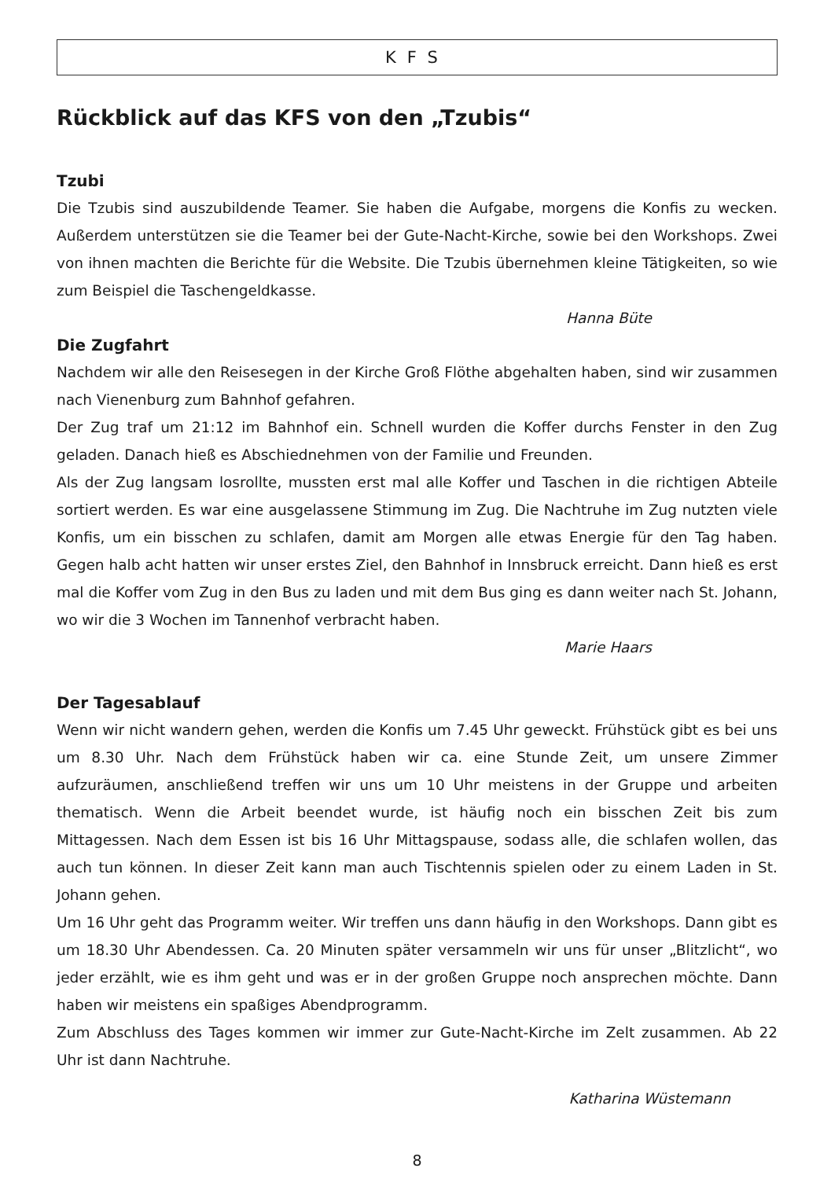KFS
Rückblick auf das KFS von den „Tzubis“
Tzubi
Die Tzubis sind auszubildende Teamer. Sie haben die Aufgabe, morgens die Konfis zu wecken. Außerdem unterstützen sie die Teamer bei der Gute-Nacht-Kirche, sowie bei den Workshops. Zwei von ihnen machten die Berichte für die Website. Die Tzubis übernehmen kleine Tätigkeiten, so wie zum Beispiel die Taschengeldkasse.
Hanna Büte
Die Zugfahrt
Nachdem wir alle den Reisesegen in der Kirche Groß Flöthe abgehalten haben, sind wir zusammen nach Vienenburg zum Bahnhof gefahren.
Der Zug traf um 21:12 im Bahnhof ein. Schnell wurden die Koffer durchs Fenster in den Zug geladen. Danach hieß es Abschiednehmen von der Familie und Freunden.
Als der Zug langsam losrollte, mussten erst mal alle Koffer und Taschen in die richtigen Abteile sortiert werden. Es war eine ausgelassene Stimmung im Zug. Die Nachtruhe im Zug nutzten viele Konfis, um ein bisschen zu schlafen, damit am Morgen alle etwas Energie für den Tag haben. Gegen halb acht hatten wir unser erstes Ziel, den Bahnhof in Innsbruck erreicht. Dann hieß es erst mal die Koffer vom Zug in den Bus zu laden und mit dem Bus ging es dann weiter nach St. Johann, wo wir die 3 Wochen im Tannenhof verbracht haben.
Marie Haars
Der Tagesablauf
Wenn wir nicht wandern gehen, werden die Konfis um 7.45 Uhr geweckt. Frühstück gibt es bei uns um 8.30 Uhr. Nach dem Frühstück haben wir ca. eine Stunde Zeit, um unsere Zimmer aufzuräumen, anschließend treffen wir uns um 10 Uhr meistens in der Gruppe und arbeiten thematisch. Wenn die Arbeit beendet wurde, ist häufig noch ein bisschen Zeit bis zum Mittagessen. Nach dem Essen ist bis 16 Uhr Mittagspause, sodass alle, die schlafen wollen, das auch tun können. In dieser Zeit kann man auch Tischtennis spielen oder zu einem Laden in St. Johann gehen.
Um 16 Uhr geht das Programm weiter. Wir treffen uns dann häufig in den Workshops. Dann gibt es um 18.30 Uhr Abendessen. Ca. 20 Minuten später versammeln wir uns für unser „Blitzlicht“, wo jeder erzählt, wie es ihm geht und was er in der großen Gruppe noch ansprechen möchte. Dann haben wir meistens ein spaßiges Abendprogramm.
Zum Abschluss des Tages kommen wir immer zur Gute-Nacht-Kirche im Zelt zusammen. Ab 22 Uhr ist dann Nachtruhe.
Katharina Wüstemann
8